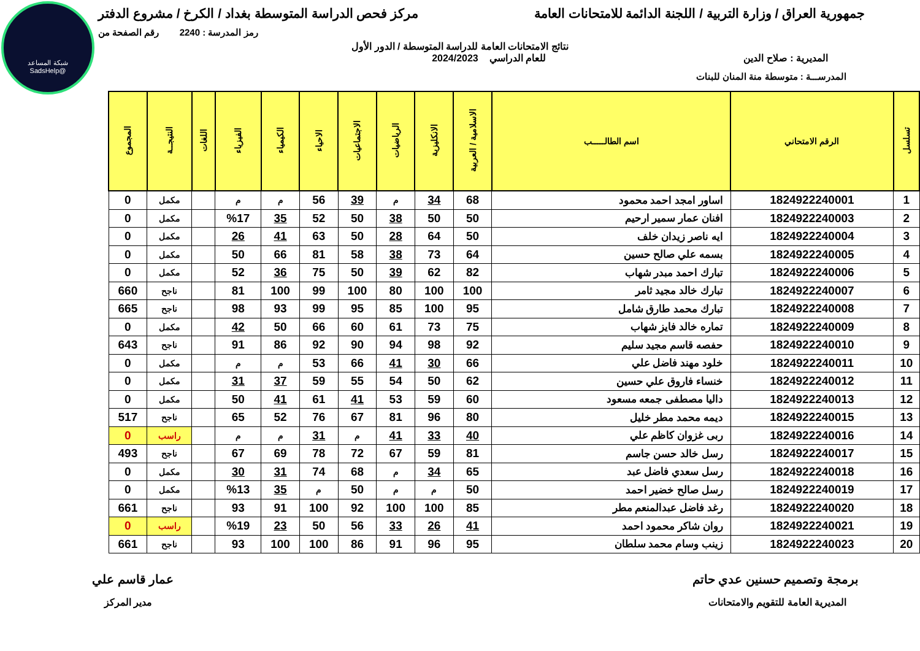شبكة المساعد
@SadsHelp
جمهورية العراق / وزارة التربية / اللجنة الدائمة للامتحانات العامة مركز فحص الدراسة المتوسطة بغداد / الكرخ / مشروع الدفتر
رمز المدرسة : 2240 رقم الصفحة من
نتائج الامتحانات العامة للدراسة المتوسطة / الدور الأول
المديرية : صلاح الدين للعام الدراسي 2024/2023
المدرســـة : متوسطة منة المنان للبنات
| تسلسل | الرقم الامتحاني | اسم الطالـــــب | الاسلامية / العربية | الانكليزية | الرياضيات | الاجتماعيات | الاحياء | الكيمياء | الفيزياء | اللغات | النتيجــة | المجموع |
| --- | --- | --- | --- | --- | --- | --- | --- | --- | --- | --- | --- | --- |
| 1 | 1824922240001 | اساور امجد احمد محمود | 68 | 34 | م | 39 | 56 | م | م | | مكمل | 0 |
| 2 | 1824922240003 | افنان عمار سمير ارحيم | 50 | 50 | 38 | 50 | 52 | 35 | %17 | | مكمل | 0 |
| 3 | 1824922240004 | ايه ناصر زيدان خلف | 50 | 64 | 28 | 50 | 63 | 41 | 26 | | مكمل | 0 |
| 4 | 1824922240005 | بسمه علي صالح حسين | 64 | 73 | 38 | 58 | 81 | 66 | 50 | | مكمل | 0 |
| 5 | 1824922240006 | تبارك احمد مبدر شهاب | 82 | 62 | 39 | 50 | 75 | 36 | 52 | | مكمل | 0 |
| 6 | 1824922240007 | تبارك خالد مجيد ثامر | 100 | 100 | 80 | 100 | 99 | 100 | 81 | | ناجح | 660 |
| 7 | 1824922240008 | تبارك محمد طارق شامل | 95 | 100 | 85 | 95 | 99 | 93 | 98 | | ناجح | 665 |
| 8 | 1824922240009 | تماره خالد فايز شهاب | 75 | 73 | 61 | 60 | 66 | 50 | 42 | | مكمل | 0 |
| 9 | 1824922240010 | حفصه قاسم مجيد سليم | 92 | 98 | 94 | 90 | 92 | 86 | 91 | | ناجح | 643 |
| 10 | 1824922240011 | خلود مهند فاضل علي | 66 | 30 | 41 | 66 | 53 | م | م | | مكمل | 0 |
| 11 | 1824922240012 | خنساء فاروق علي حسين | 62 | 50 | 54 | 55 | 59 | 37 | 31 | | مكمل | 0 |
| 12 | 1824922240013 | داليا مصطفى جمعه مسعود | 60 | 59 | 53 | 41 | 61 | 41 | 50 | | مكمل | 0 |
| 13 | 1824922240015 | ديمه محمد مطر خليل | 80 | 96 | 81 | 67 | 76 | 52 | 65 | | ناجح | 517 |
| 14 | 1824922240016 | ربى غزوان كاظم علي | 40 | 33 | 41 | م | 31 | م | م | | راسب | 0 |
| 15 | 1824922240017 | رسل خالد حسن جاسم | 81 | 59 | 67 | 72 | 78 | 69 | 67 | | ناجح | 493 |
| 16 | 1824922240018 | رسل سعدي فاضل عبد | 65 | 34 | م | 68 | 74 | 31 | 30 | | مكمل | 0 |
| 17 | 1824922240019 | رسل صالح خضير احمد | 50 | م | م | 50 | م | 35 | %13 | | مكمل | 0 |
| 18 | 1824922240020 | رغد فاضل عبدالمنعم مطر | 85 | 100 | 100 | 92 | 100 | 91 | 93 | | ناجح | 661 |
| 19 | 1824922240021 | روان شاكر محمود احمد | 41 | 26 | 33 | 56 | 50 | 23 | %19 | | راسب | 0 |
| 20 | 1824922240023 | زينب وسام محمد سلطان | 95 | 96 | 91 | 86 | 100 | 100 | 93 | | ناجح | 661 |
برمجة وتصميم حسنين عدي حاتم عمار قاسم علي
المديرية العامة للتقويم والامتحانات مدير المركز